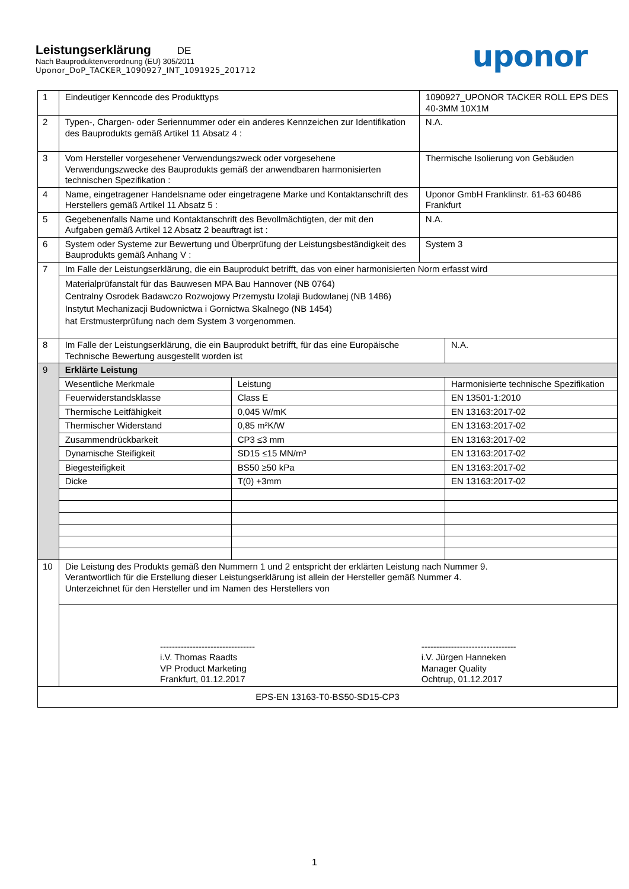Leistungserklärung DE
Nach Bauproduktenverordnung (EU) 305/2011
Uponor_DoP_TACKER_1090927_INT_1091925_201712
uponor
| 1 | Eindeutiger Kenncode des Produkttyps | | 1090927_UPONOR TACKER ROLL EPS DES 40-3MM 10X1M | |
| 2 | Typen-, Chargen- oder Seriennummer oder ein anderes Kennzeichen zur Identifikation des Bauprodukts gemäß Artikel 11 Absatz 4 : | | N.A. | |
| 3 | Vom Hersteller vorgesehener Verwendungszweck oder vorgesehene Verwendungszwecke des Bauprodukts gemäß der anwendbaren harmonisierten technischen Spezifikation : | | Thermische Isolierung von Gebäuden | |
| 4 | Name, eingetragener Handelsname oder eingetragene Marke und Kontaktanschrift des Herstellers gemäß Artikel 11 Absatz 5 : | | Uponor GmbH Franklinstr. 61-63 60486 Frankfurt | |
| 5 | Gegebenenfalls Name und Kontaktanschrift des Bevollmächtigten, der mit den Aufgaben gemäß Artikel 12 Absatz 2 beauftragt ist : | | N.A. | |
| 6 | System oder Systeme zur Bewertung und Überprüfung der Leistungsbeständigkeit des Bauprodukts gemäß Anhang V : | | System 3 | |
| 7 | Im Falle der Leistungserklärung, die ein Bauprodukt betrifft, das von einer harmonisierten Norm erfasst wird | | | |
| | Materialprüfanstalt für das Bauwesen MPA Bau Hannover (NB 0764) Centralny Osrodek Badawczo Rozwojowy Przemystu Izolaji Budowlanej (NB 1486) Instytut Mechanizacji Budownictwa i Gornictwa Skalnego (NB 1454) hat Erstmusterprüfung nach dem System 3 vorgenommen. | | | |
| 8 | Im Falle der Leistungserklärung, die ein Bauprodukt betrifft, für das eine Europäische Technische Bewertung ausgestellt worden ist | | | N.A. |
| 9 | Erklärte Leistung | | | |
| | Wesentliche Merkmale | Leistung | | Harmonisierte technische Spezifikation |
| | Feuerwiderstandsklasse | Class E | | EN 13501-1:2010 |
| | Thermische Leitfähigkeit | 0,045 W/mK | | EN 13163:2017-02 |
| | Thermischer Widerstand | 0,85 m²K/W | | EN 13163:2017-02 |
| | Zusammendrückbarkeit | CP3 ≤3 mm | | EN 13163:2017-02 |
| | Dynamische Steifigkeit | SD15 ≤15 MN/m³ | | EN 13163:2017-02 |
| | Biegesteifigkeit | BS50 ≥50 kPa | | EN 13163:2017-02 |
| | Dicke | T(0) +3mm | | EN 13163:2017-02 |
| 10 | Die Leistung des Produkts gemäß den Nummern 1 und 2 entspricht der erklärten Leistung nach Nummer 9. Verantwortlich für die Erstellung dieser Leistungserklärung ist allein der Hersteller gemäß Nummer 4. Unterzeichnet für den Hersteller und im Namen des Herstellers von | | | |
| | -------------------------------- i.V. Thomas Raadts VP Product Marketing Frankfurt, 01.12.2017 -------------------------------- i.V. Jürgen Hanneken Manager Quality Ochtrup, 01.12.2017 | | | |
| EPS-EN 13163-T0-BS50-SD15-CP3 | | | | |
1